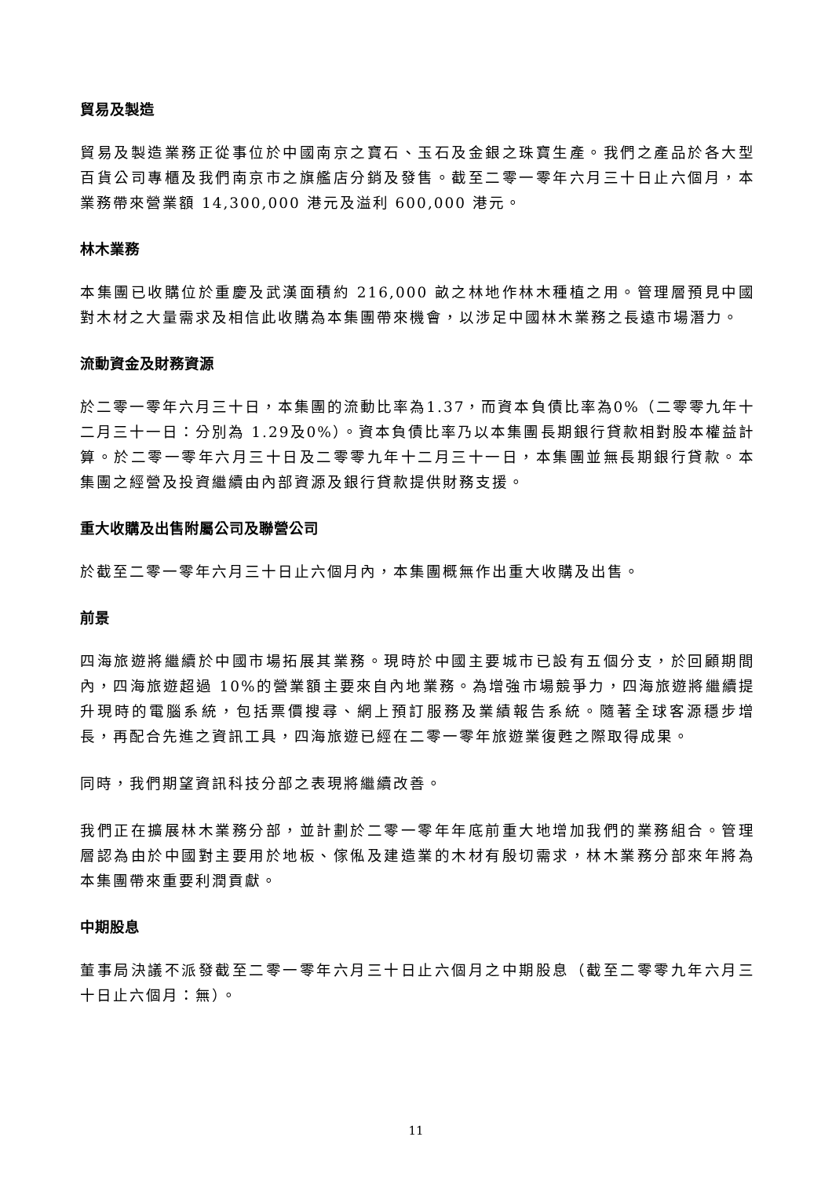貿易及製造
貿易及製造業務正從事位於中國南京之寶石、玉石及金銀之珠寶生產。我們之產品於各大型百貨公司專櫃及我們南京市之旗艦店分銷及發售。截至二零一零年六月三十日止六個月，本業務帶來營業額 14,300,000 港元及溢利 600,000 港元。
林木業務
本集團已收購位於重慶及武漢面積約 216,000 畝之林地作林木種植之用。管理層預見中國對木材之大量需求及相信此收購為本集團帶來機會，以涉足中國林木業務之長遠市場潛力。
流動資金及財務資源
於二零一零年六月三十日，本集團的流動比率為1.37，而資本負債比率為0%（二零零九年十二月三十一日：分別為 1.29及0%）。資本負債比率乃以本集團長期銀行貸款相對股本權益計算。於二零一零年六月三十日及二零零九年十二月三十一日，本集團並無長期銀行貸款。本集團之經營及投資繼續由內部資源及銀行貸款提供財務支援。
重大收購及出售附屬公司及聯營公司
於截至二零一零年六月三十日止六個月內，本集團概無作出重大收購及出售。
前景
四海旅遊將繼續於中國市場拓展其業務。現時於中國主要城市已設有五個分支，於回顧期間內，四海旅遊超過 10%的營業額主要來自內地業務。為增強市場競爭力，四海旅遊將繼續提升現時的電腦系統，包括票價搜尋、網上預訂服務及業績報告系統。隨著全球客源穩步增長，再配合先進之資訊工具，四海旅遊已經在二零一零年旅遊業復甦之際取得成果。
同時，我們期望資訊科技分部之表現將繼續改善。
我們正在擴展林木業務分部，並計劃於二零一零年年底前重大地增加我們的業務組合。管理層認為由於中國對主要用於地板、傢俬及建造業的木材有殷切需求，林木業務分部來年將為本集團帶來重要利潤貢獻。
中期股息
董事局決議不派發截至二零一零年六月三十日止六個月之中期股息（截至二零零九年六月三十日止六個月：無）。
11